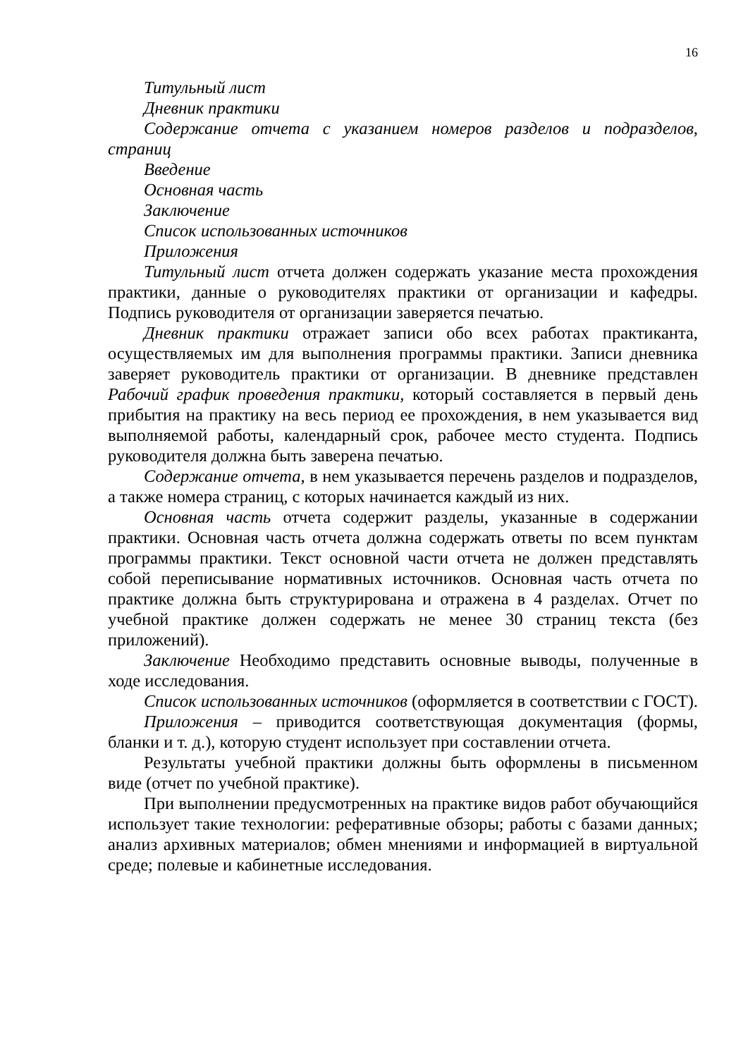16
Титульный лист
Дневник практики
Содержание отчета с указанием номеров разделов и подразделов, страниц
Введение
Основная часть
Заключение
Список использованных источников
Приложения
Титульный лист отчета должен содержать указание места прохождения практики, данные о руководителях практики от организации и кафедры. Подпись руководителя от организации заверяется печатью.
Дневник практики отражает записи обо всех работах практиканта, осуществляемых им для выполнения программы практики. Записи дневника заверяет руководитель практики от организации. В дневнике представлен Рабочий график проведения практики, который составляется в первый день прибытия на практику на весь период ее прохождения, в нем указывается вид выполняемой работы, календарный срок, рабочее место студента. Подпись руководителя должна быть заверена печатью.
Содержание отчета, в нем указывается перечень разделов и подразделов, а также номера страниц, с которых начинается каждый из них.
Основная часть отчета содержит разделы, указанные в содержании практики. Основная часть отчета должна содержать ответы по всем пунктам программы практики. Текст основной части отчета не должен представлять собой переписывание нормативных источников. Основная часть отчета по практике должна быть структурирована и отражена в 4 разделах. Отчет по учебной практике должен содержать не менее 30 страниц текста (без приложений).
Заключение Необходимо представить основные выводы, полученные в ходе исследования.
Список использованных источников (оформляется в соответствии с ГОСТ).
Приложения – приводится соответствующая документация (формы, бланки и т. д.), которую студент использует при составлении отчета.
Результаты учебной практики должны быть оформлены в письменном виде (отчет по учебной практике).
При выполнении предусмотренных на практике видов работ обучающийся использует такие технологии: реферативные обзоры; работы с базами данных; анализ архивных материалов; обмен мнениями и информацией в виртуальной среде; полевые и кабинетные исследования.